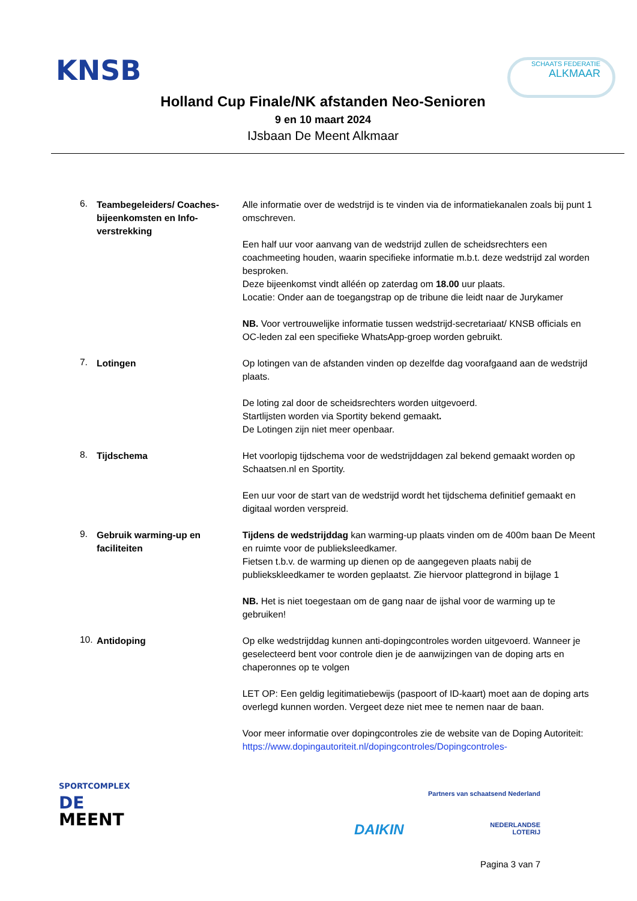KNSB SCHAATS FEDERATIE
ALKMAAR
Holland Cup Finale/NK afstanden Neo-Senioren
9 en 10 maart 2024
IJsbaan De Meent Alkmaar
6.
Teambegeleiders/ Coaches-bijeenkomsten en Info-verstrekking
Alle informatie over de wedstrijd is te vinden via de informatiekanalen zoals bij punt 1 omschreven.
Een half uur voor aanvang van de wedstrijd zullen de scheidsrechters een coachmeeting houden, waarin specifieke informatie m.b.t. deze wedstrijd zal worden besproken.
Deze bijeenkomst vindt alléén op zaterdag om 18.00 uur plaats.
Locatie: Onder aan de toegangstrap op de tribune die leidt naar de Jurykamer
NB. Voor vertrouwelijke informatie tussen wedstrijd-secretariaat/ KNSB officials en OC-leden zal een specifieke WhatsApp-groep worden gebruikt.
7.
Lotingen Op lotingen van de afstanden vinden op dezelfde dag voorafgaand aan de wedstrijd plaats.
De loting zal door de scheidsrechters worden uitgevoerd.
Startlijsten worden via Sportity bekend gemaakt.
De Lotingen zijn niet meer openbaar.
8.
Tijdschema Het voorlopig tijdschema voor de wedstrijddagen zal bekend gemaakt worden op Schaatsen.nl en Sportity.
Een uur voor de start van de wedstrijd wordt het tijdschema definitief gemaakt en digitaal worden verspreid.
9.
Gebruik warming-up en faciliteiten
Tijdens de wedstrijddag kan warming-up plaats vinden om de 400m baan De Meent en ruimte voor de publieksleedkamer.
Fietsen t.b.v. de warming up dienen op de aangegeven plaats nabij de publiekskleedkamer te worden geplaatst. Zie hiervoor plattegrond in bijlage 1
NB. Het is niet toegestaan om de gang naar de ijshal voor de warming up te gebruiken!
10.
Antidoping Op elke wedstrijddag kunnen anti-dopingcontroles worden uitgevoerd. Wanneer je geselecteerd bent voor controle dien je de aanwijzingen van de doping arts en chaperonnes op te volgen
LET OP: Een geldig legitimatiebewijs (paspoort of ID-kaart) moet aan de doping arts overlegd kunnen worden. Vergeet deze niet mee te nemen naar de baan.
Voor meer informatie over dopingcontroles zie de website van de Doping Autoriteit: https://www.dopingautoriteit.nl/dopingcontroles/Dopingcontroles-
SPORTCOMPLEX
DE
MEENT
Partners van schaatsend Nederland
DAIKIN NEDERLANDSE
LOTERIJ
Pagina 3 van 7